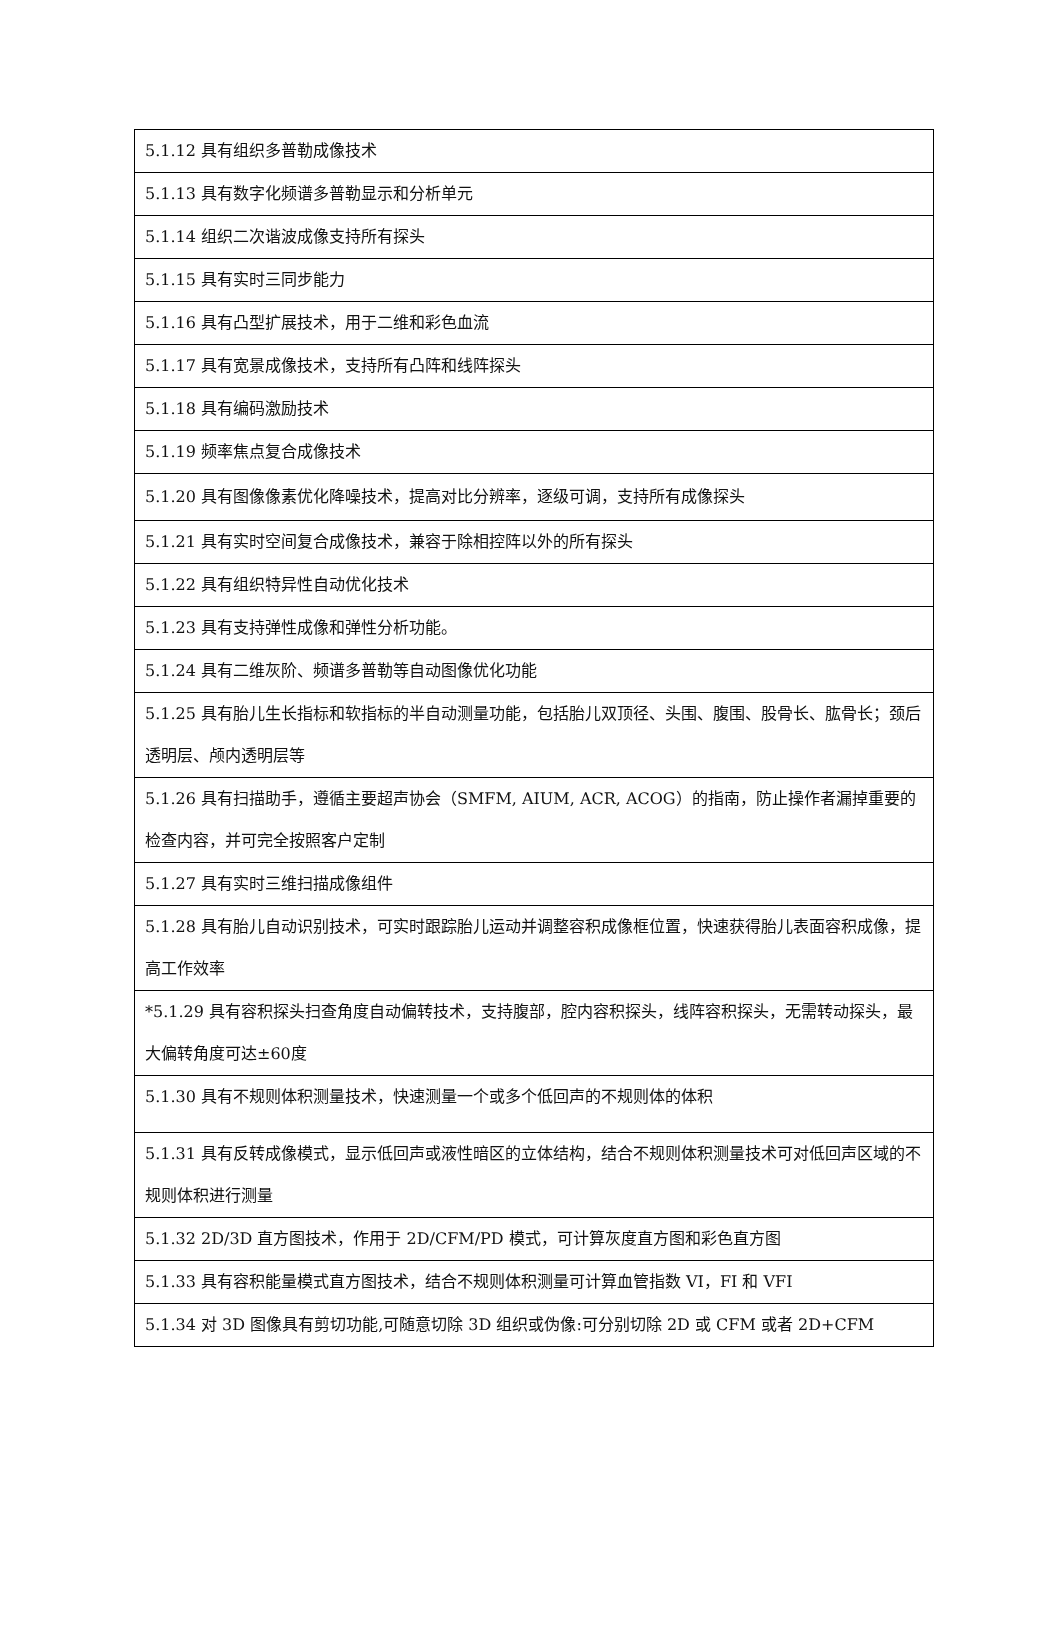| 5.1.12 具有组织多普勒成像技术 |
| 5.1.13 具有数字化频谱多普勒显示和分析单元 |
| 5.1.14 组织二次谐波成像支持所有探头 |
| 5.1.15 具有实时三同步能力 |
| 5.1.16 具有凸型扩展技术，用于二维和彩色血流 |
| 5.1.17 具有宽景成像技术，支持所有凸阵和线阵探头 |
| 5.1.18 具有编码激励技术 |
| 5.1.19 频率焦点复合成像技术 |
| 5.1.20 具有图像像素优化降噪技术，提高对比分辨率，逐级可调，支持所有成像探头 |
| 5.1.21 具有实时空间复合成像技术，兼容于除相控阵以外的所有探头 |
| 5.1.22 具有组织特异性自动优化技术 |
| 5.1.23 具有支持弹性成像和弹性分析功能。 |
| 5.1.24 具有二维灰阶、频谱多普勒等自动图像优化功能 |
| 5.1.25 具有胎儿生长指标和软指标的半自动测量功能，包括胎儿双顶径、头围、腹围、股骨长、肱骨长；颈后透明层、颅内透明层等 |
| 5.1.26 具有扫描助手，遵循主要超声协会（SMFM, AIUM, ACR, ACOG）的指南，防止操作者漏掉重要的检查内容，并可完全按照客户定制 |
| 5.1.27 具有实时三维扫描成像组件 |
| 5.1.28 具有胎儿自动识别技术，可实时跟踪胎儿运动并调整容积成像框位置，快速获得胎儿表面容积成像，提高工作效率 |
| *5.1.29 具有容积探头扫查角度自动偏转技术，支持腹部，腔内容积探头，线阵容积探头，无需转动探头，最大偏转角度可达±60度 |
| 5.1.30 具有不规则体积测量技术，快速测量一个或多个低回声的不规则体的体积 |
| 5.1.31 具有反转成像模式，显示低回声或液性暗区的立体结构，结合不规则体积测量技术可对低回声区域的不规则体积进行测量 |
| 5.1.32 2D/3D 直方图技术，作用于 2D/CFM/PD 模式，可计算灰度直方图和彩色直方图 |
| 5.1.33 具有容积能量模式直方图技术，结合不规则体积测量可计算血管指数 VI，FI 和 VFI |
| 5.1.34 对 3D 图像具有剪切功能,可随意切除 3D 组织或伪像:可分别切除 2D 或 CFM 或者 2D+CFM |